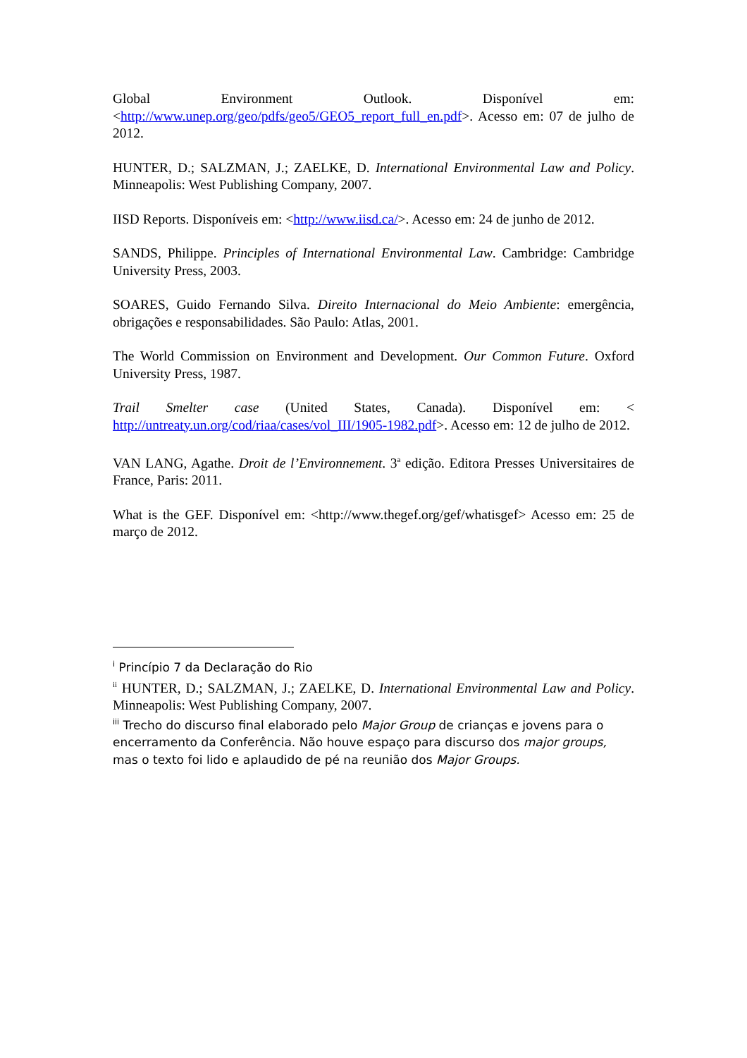Global Environment Outlook. Disponível em: <http://www.unep.org/geo/pdfs/geo5/GEO5_report_full_en.pdf>. Acesso em: 07 de julho de 2012.
HUNTER, D.; SALZMAN, J.; ZAELKE, D. International Environmental Law and Policy. Minneapolis: West Publishing Company, 2007.
IISD Reports. Disponíveis em: <http://www.iisd.ca/>. Acesso em: 24 de junho de 2012.
SANDS, Philippe. Principles of International Environmental Law. Cambridge: Cambridge University Press, 2003.
SOARES, Guido Fernando Silva. Direito Internacional do Meio Ambiente: emergência, obrigações e responsabilidades. São Paulo: Atlas, 2001.
The World Commission on Environment and Development. Our Common Future. Oxford University Press, 1987.
Trail Smelter case (United States, Canada). Disponível em: < http://untreaty.un.org/cod/riaa/cases/vol_III/1905-1982.pdf>. Acesso em: 12 de julho de 2012.
VAN LANG, Agathe. Droit de l’Environnement. 3<sup>a</sup> edição. Editora Presses Universitaires de France, Paris: 2011.
What is the GEF. Disponível em: <http://www.thegef.org/gef/whatisgef> Acesso em: 25 de março de 2012.
<sup>i</sup> Princípio 7 da Declaração do Rio
<sup>ii</sup> HUNTER, D.; SALZMAN, J.; ZAELKE, D. International Environmental Law and Policy. Minneapolis: West Publishing Company, 2007.
<sup>iii</sup> Trecho do discurso final elaborado pelo Major Group de crianças e jovens para o encerramento da Conferência. Não houve espaço para discurso dos major groups, mas o texto foi lido e aplaudido de pé na reunião dos Major Groups.